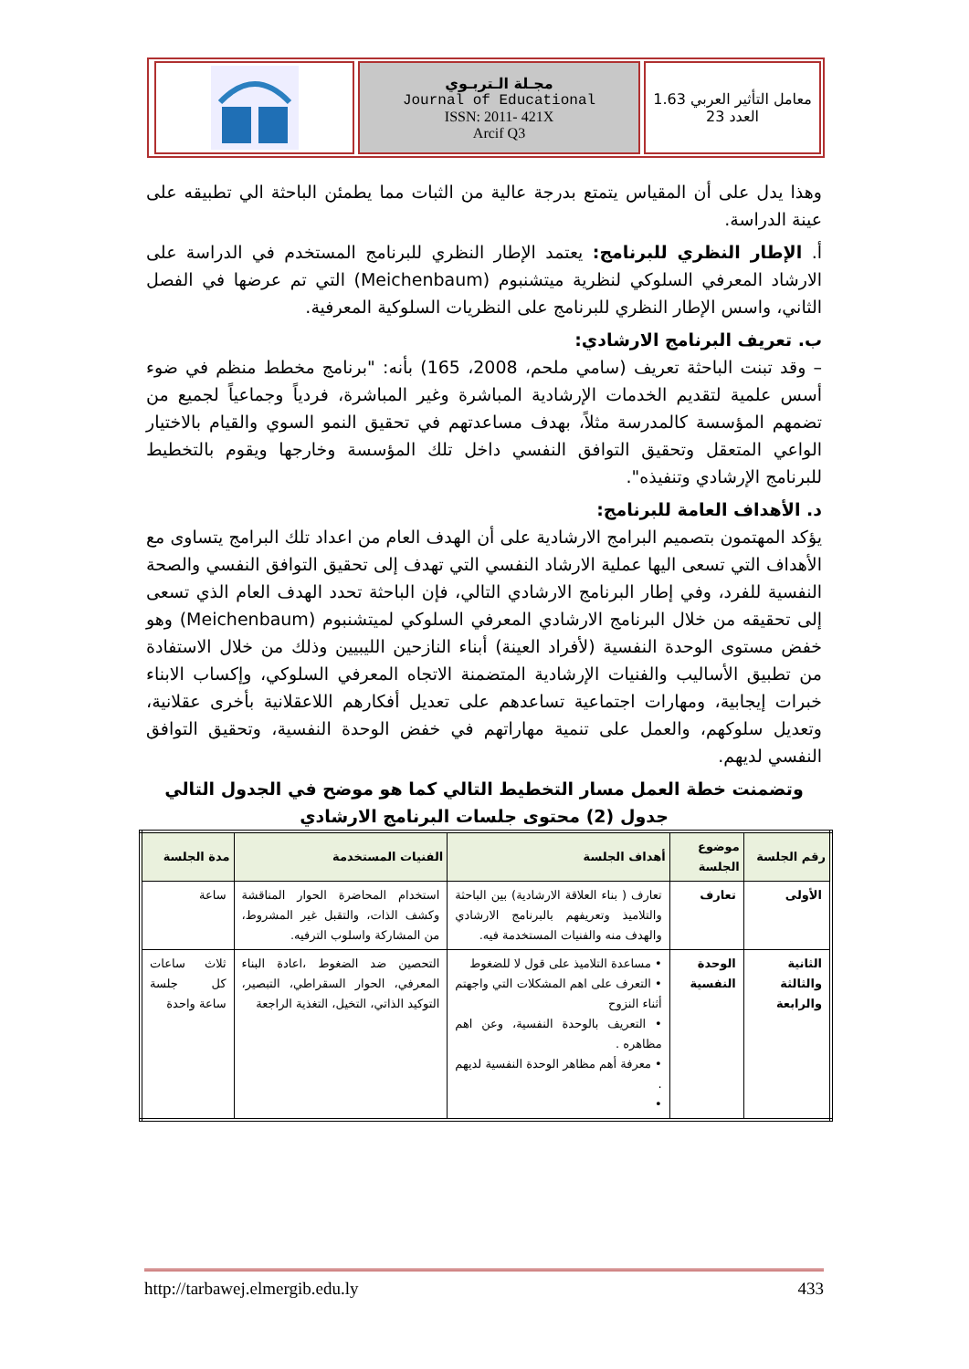معامل التأثير العربي 1.63
العدد 23
مجـلة الـتربـوي
Journal of Educational
ISSN: 2011- 421X
Arcif Q3
وهذا يدل على أن المقياس يتمتع بدرجة عالية من الثبات مما يطمئن الباحثة الي تطبيقه على عينة الدراسة.
أ. الإطار النظري للبرنامج: يعتمد الإطار النظري للبرنامج المستخدم في الدراسة على الارشاد المعرفي السلوكي لنظرية ميتشنبوم (Meichenbaum) التي تم عرضها في الفصل الثاني، واسس الإطار النظري للبرنامج على النظريات السلوكية المعرفية.
ب. تعريف البرنامج الارشادي:
– وقد تبنت الباحثة تعريف (سامي ملحم، 2008، 165) بأنه: "برنامج مخطط منظم في ضوء أسس علمية لتقديم الخدمات الإرشادية المباشرة وغير المباشرة، فردياً وجماعياً لجميع من تضمهم المؤسسة كالمدرسة مثلاً، بهدف مساعدتهم في تحقيق النمو السوي والقيام بالاختيار الواعي المتعقل وتحقيق التوافق النفسي داخل تلك المؤسسة وخارجها ويقوم بالتخطيط للبرنامج الإرشادي وتنفيذه".
د. الأهداف العامة للبرنامج:
يؤكد المهتمون بتصميم البرامج الارشادية على أن الهدف العام من اعداد تلك البرامج يتساوى مع الأهداف التي تسعى اليها عملية الارشاد النفسي التي تهدف إلى تحقيق التوافق النفسي والصحة النفسية للفرد، وفي إطار البرنامج الارشادي التالي، فإن الباحثة تحدد الهدف العام الذي تسعى إلى تحقيقه من خلال البرنامج الارشادي المعرفي السلوكي لميتشنبوم (Meichenbaum) وهو خفض مستوى الوحدة النفسية (لأفراد العينة) أبناء النازحين الليبيين وذلك من خلال الاستفادة من تطبيق الأساليب والفنيات الإرشادية المتضمنة الاتجاه المعرفي السلوكي، وإكساب الابناء خبرات إيجابية، ومهارات اجتماعية تساعدهم على تعديل أفكارهم اللاعقلانية بأخرى عقلانية، وتعديل سلوكهم، والعمل على تنمية مهاراتهم في خفض الوحدة النفسية، وتحقيق التوافق النفسي لديهم.
وتضمنت خطة العمل مسار التخطيط التالي كما هو موضح في الجدول التالي
جدول (2) محتوى جلسات البرنامج الارشادي
| رقم الجلسة | موضوع الجلسة | أهداف الجلسة | الفنيات المستخدمة | مدة الجلسة |
| --- | --- | --- | --- | --- |
| الأولى | تعارف | تعارف ( بناء العلاقة الارشادية) بين الباحثة والتلاميذ وتعريفهم بالبرنامج الارشادي والهدف منه والفنيات المستخدمة فيه. | استخدام المحاضرة الحوار المناقشة وكشف الذات، والتقبل غير المشروط، من المشاركة واسلوب الترفيه. | ساعة |
| الثانية والثالثة والرابعة | الوحدة النفسية | • مساعدة التلاميذ على قول لا للضغوط • التعرف على اهم المشكلات التي واجهتم أثناء النزوح • التعريف بالوحدة النفسية، وعن اهم مظاهره . • معرفة أهم مظاهر الوحدة النفسية لديهم . • | التحصين ضد الضغوط ،اعادة البناء المعرفي، الحوار السقراطي، التبصير، التوكيد الذاتي، التخيل، التغذية الراجعة | ثلاث ساعات كل جلسة ساعة واحدة |
http://tarbawej.elmergib.edu.ly 433